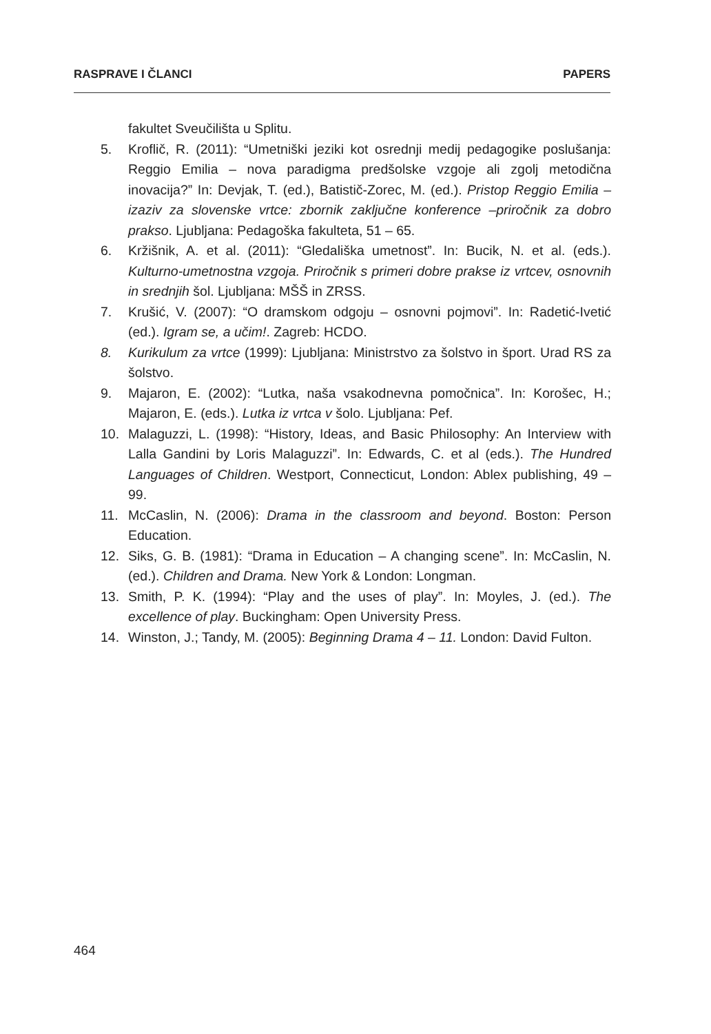RASPRAVE I ČLANCI PAPERS
fakultet Sveučilišta u Splitu.
5. Kroflič, R. (2011): “Umetniški jeziki kot osrednji medij pedagogike poslušanja: Reggio Emilia – nova paradigma predšolske vzgoje ali zgolj metodična inovacija?” In: Devjak, T. (ed.), Batistič-Zorec, M. (ed.). Pristop Reggio Emilia – izaziv za slovenske vrtce: zbornik zaključne konference –priročnik za dobro prakso. Ljubljana: Pedagoška fakulteta, 51 – 65.
6. Kržišnik, A. et al. (2011): “Gledališka umetnost”. In: Bucik, N. et al. (eds.). Kulturno-umetnostna vzgoja. Priročnik s primeri dobre prakse iz vrtcev, osnovnih in srednjih šol. Ljubljana: MŠŠ in ZRSS.
7. Krušić, V. (2007): “O dramskom odgoju – osnovni pojmovi”. In: Radetić-Ivetić (ed.). Igram se, a učim!. Zagreb: HCDO.
8. Kurikulum za vrtce (1999): Ljubljana: Ministrstvo za šolstvo in šport. Urad RS za šolstvo.
9. Majaron, E. (2002): “Lutka, naša vsakodnevna pomočnica”. In: Korošec, H.; Majaron, E. (eds.). Lutka iz vrtca v šolo. Ljubljana: Pef.
10. Malaguzzi, L. (1998): “History, Ideas, and Basic Philosophy: An Interview with Lalla Gandini by Loris Malaguzzi”. In: Edwards, C. et al (eds.). The Hundred Languages of Children. Westport, Connecticut, London: Ablex publishing, 49 – 99.
11. McCaslin, N. (2006): Drama in the classroom and beyond. Boston: Person Education.
12. Siks, G. B. (1981): “Drama in Education – A changing scene”. In: McCaslin, N. (ed.). Children and Drama. New York & London: Longman.
13. Smith, P. K. (1994): “Play and the uses of play”. In: Moyles, J. (ed.). The excellence of play. Buckingham: Open University Press.
14. Winston, J.; Tandy, M. (2005): Beginning Drama 4 – 11. London: David Fulton.
464